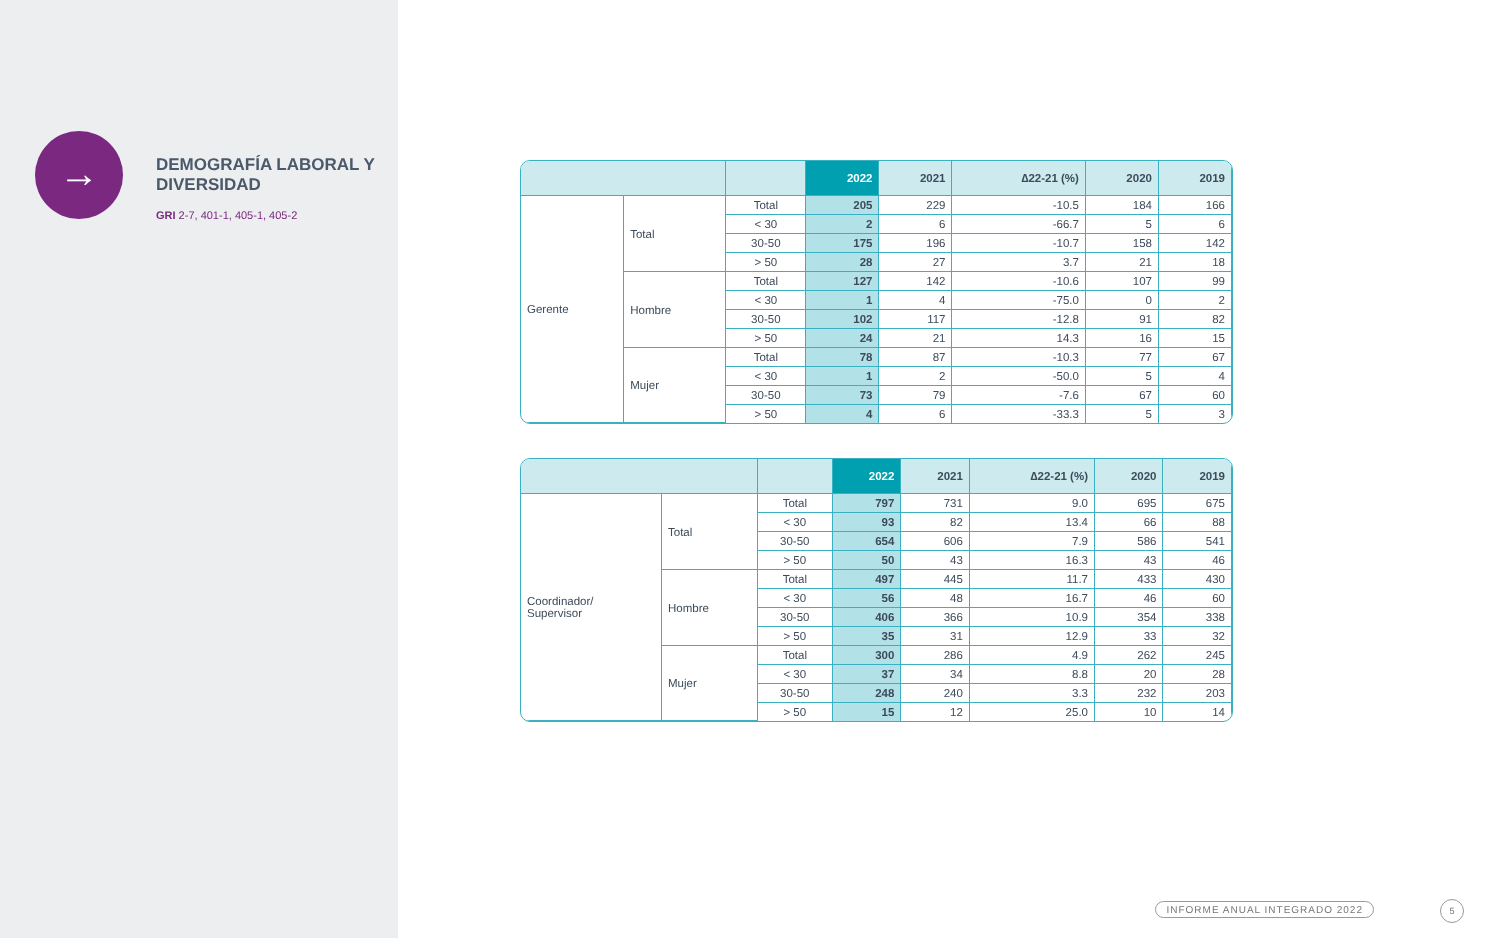→
DEMOGRAFÍA LABORAL Y DIVERSIDAD
GRI 2-7, 401-1, 405-1, 405-2
| | | | 2022 | 2021 | ∆22-21 (%) | 2020 | 2019 |
| --- | --- | --- | --- | --- | --- | --- | --- |
| Gerente | Total | Total | 205 | 229 | -10.5 | 184 | 166 |
| | | < 30 | 2 | 6 | -66.7 | 5 | 6 |
| | | 30-50 | 175 | 196 | -10.7 | 158 | 142 |
| | | > 50 | 28 | 27 | 3.7 | 21 | 18 |
| | Hombre | Total | 127 | 142 | -10.6 | 107 | 99 |
| | | < 30 | 1 | 4 | -75.0 | 0 | 2 |
| | | 30-50 | 102 | 117 | -12.8 | 91 | 82 |
| | | > 50 | 24 | 21 | 14.3 | 16 | 15 |
| | Mujer | Total | 78 | 87 | -10.3 | 77 | 67 |
| | | < 30 | 1 | 2 | -50.0 | 5 | 4 |
| | | 30-50 | 73 | 79 | -7.6 | 67 | 60 |
| | | > 50 | 4 | 6 | -33.3 | 5 | 3 |
| | | | 2022 | 2021 | ∆22-21 (%) | 2020 | 2019 |
| --- | --- | --- | --- | --- | --- | --- | --- |
| Coordinador/ Supervisor | Total | Total | 797 | 731 | 9.0 | 695 | 675 |
| | | < 30 | 93 | 82 | 13.4 | 66 | 88 |
| | | 30-50 | 654 | 606 | 7.9 | 586 | 541 |
| | | > 50 | 50 | 43 | 16.3 | 43 | 46 |
| | Hombre | Total | 497 | 445 | 11.7 | 433 | 430 |
| | | < 30 | 56 | 48 | 16.7 | 46 | 60 |
| | | 30-50 | 406 | 366 | 10.9 | 354 | 338 |
| | | > 50 | 35 | 31 | 12.9 | 33 | 32 |
| | Mujer | Total | 300 | 286 | 4.9 | 262 | 245 |
| | | < 30 | 37 | 34 | 8.8 | 20 | 28 |
| | | 30-50 | 248 | 240 | 3.3 | 232 | 203 |
| | | > 50 | 15 | 12 | 25.0 | 10 | 14 |
INFORME ANUAL INTEGRADO 2022 5